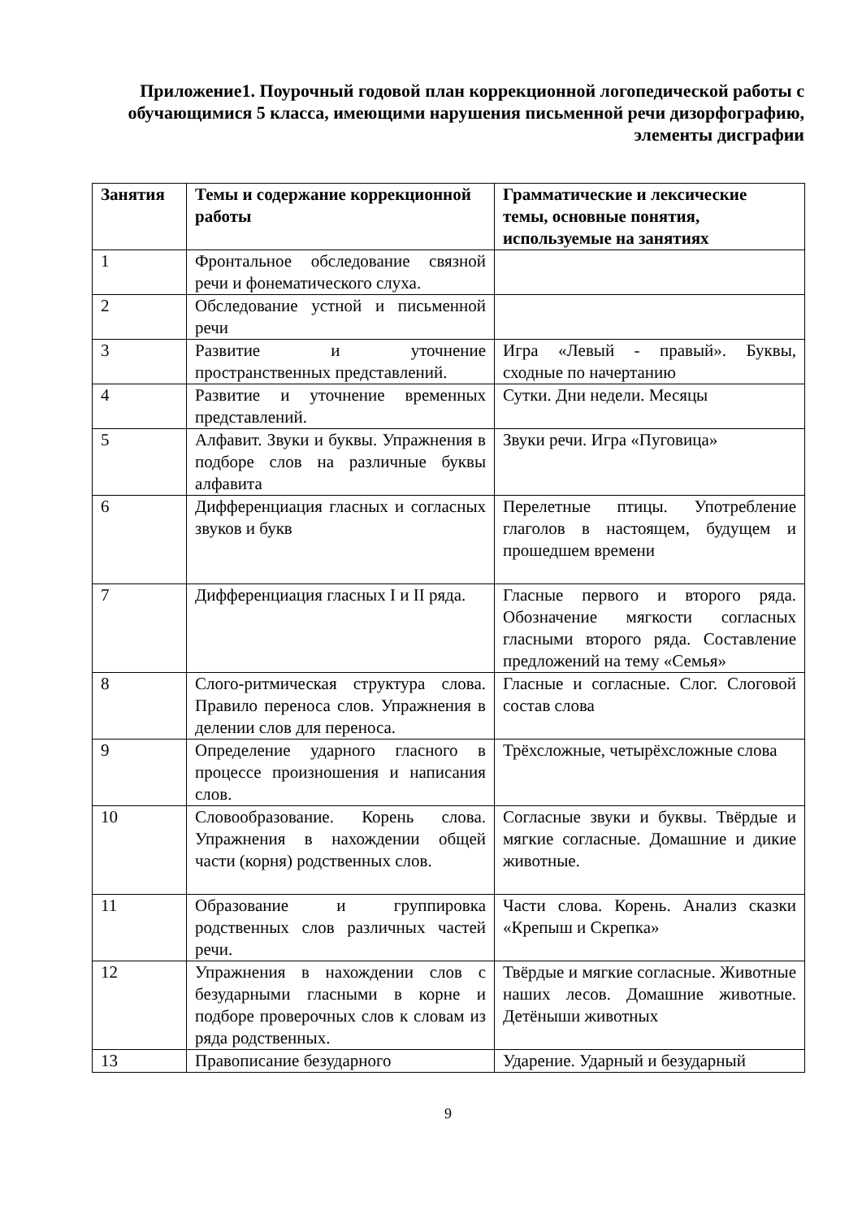Приложение1. Поурочный годовой план коррекционной логопедической работы с обучающимися 5 класса, имеющими нарушения письменной речи дизорфографию, элементы дисграфии
| Занятия | Темы и содержание коррекционной работы | Грамматические и лексические темы, основные понятия, используемые на занятиях |
| --- | --- | --- |
| 1 | Фронтальное обследование связной речи и фонематического слуха. | |
| 2 | Обследование устной и письменной речи | |
| 3 | Развитие и уточнение пространственных представлений. | Игра «Левый - правый». Буквы, сходные по начертанию |
| 4 | Развитие и уточнение временных представлений. | Сутки. Дни недели. Месяцы |
| 5 | Алфавит. Звуки и буквы. Упражнения в подборе слов на различные буквы алфавита | Звуки речи. Игра «Пуговица» |
| 6 | Дифференциация гласных и согласных звуков и букв | Перелетные птицы. Употребление глаголов в настоящем, будущем и прошедшем времени |
| 7 | Дифференциация гласных I и II ряда. | Гласные первого и второго ряда. Обозначение мягкости согласных гласными второго ряда. Составление предложений на тему «Семья» |
| 8 | Слого-ритмическая структура слова. Правило переноса слов. Упражнения в делении слов для переноса. | Гласные и согласные. Слог. Слоговой состав слова |
| 9 | Определение ударного гласного в процессе произношения и написания слов. | Трёхсложные, четырёхсложные слова |
| 10 | Словообразование. Корень слова. Упражнения в нахождении общей части (корня) родственных слов. | Согласные звуки и буквы. Твёрдые и мягкие согласные. Домашние и дикие животные. |
| 11 | Образование и группировка родственных слов различных частей речи. | Части слова. Корень. Анализ сказки «Крепыш и Скрепка» |
| 12 | Упражнения в нахождении слов с безударными гласными в корне и подборе проверочных слов к словам из ряда родственных. | Твёрдые и мягкие согласные. Животные наших лесов. Домашние животные. Детёныши животных |
| 13 | Правописание безударного | Ударение. Ударный и безударный |
9